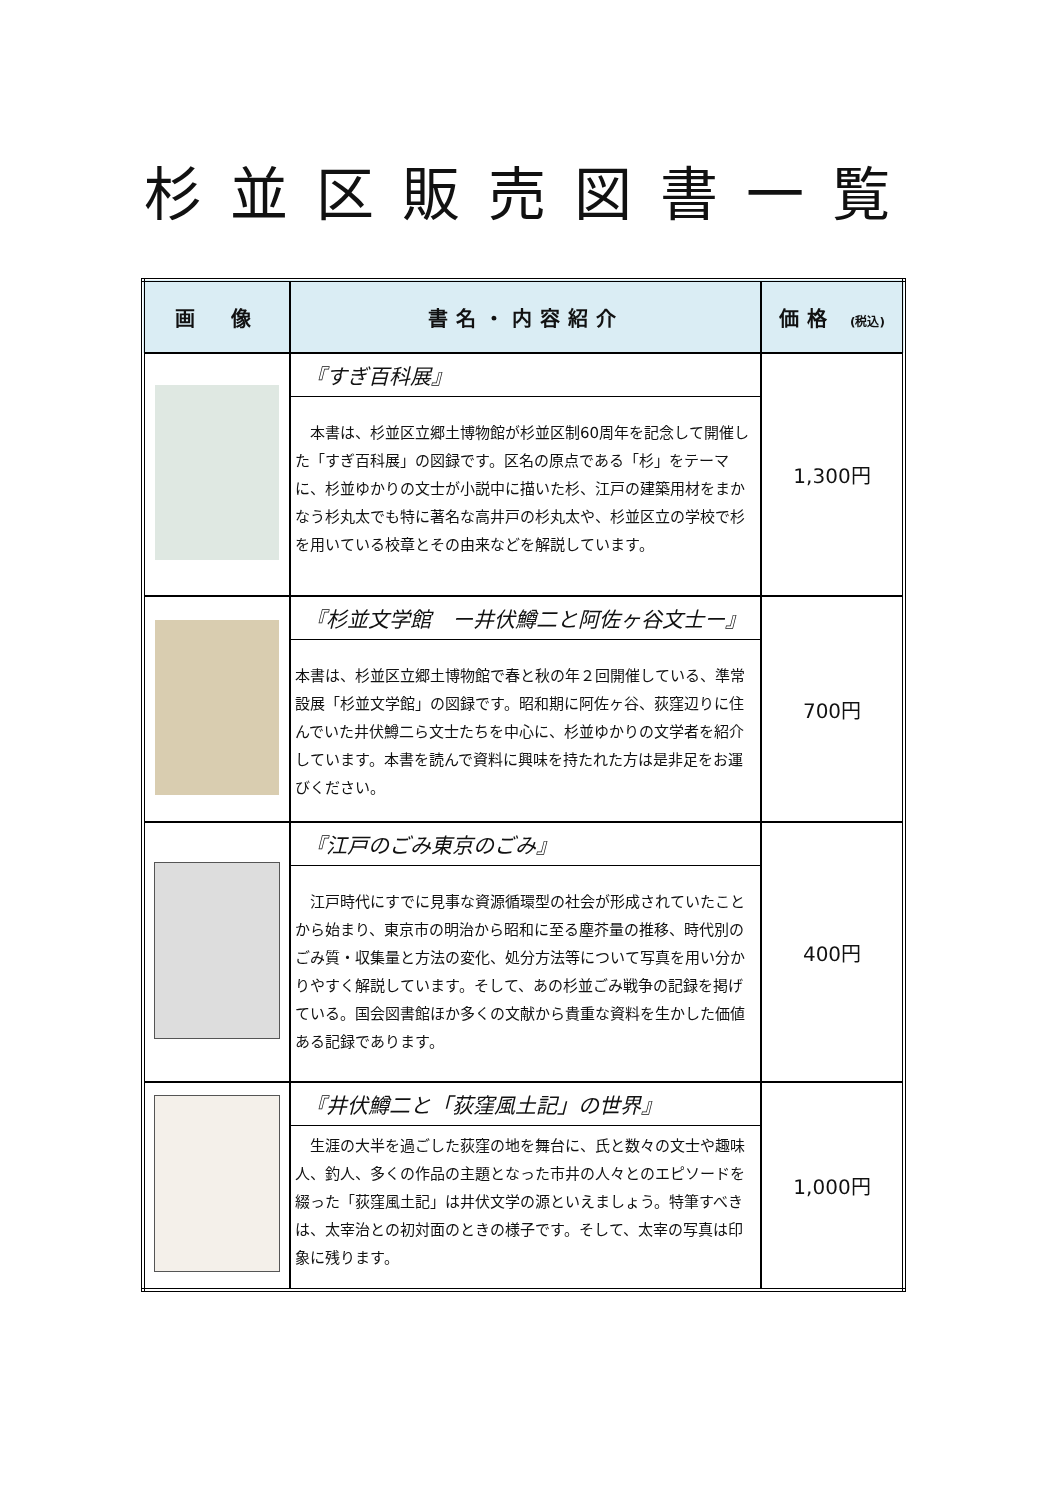杉並区販売図書一覧
| 画 像 | 書名・内容紹介 | 価格 (税込) |
| --- | --- | --- |
| | 『すぎ百科展』 本書は、杉並区立郷土博物館が杉並区制60周年を記念して開催した「すぎ百科展」の図録です。区名の原点である「杉」をテーマに、杉並ゆかりの文士が小説中に描いた杉、江戸の建築用材をまかなう杉丸太でも特に著名な高井戸の杉丸太や、杉並区立の学校で杉を用いている校章とその由来などを解説しています。 | 1,300円 |
| | 『杉並文学館 ー井伏鱒二と阿佐ヶ谷文士ー』 本書は、杉並区立郷土博物館で春と秋の年２回開催している、準常設展「杉並文学館」の図録です。昭和期に阿佐ヶ谷、荻窪辺りに住んでいた井伏鱒二ら文士たちを中心に、杉並ゆかりの文学者を紹介しています。本書を読んで資料に興味を持たれた方は是非足をお運びください。 | 700円 |
| | 『江戸のごみ東京のごみ』 江戸時代にすでに見事な資源循環型の社会が形成されていたことから始まり、東京市の明治から昭和に至る塵芥量の推移、時代別のごみ質・収集量と方法の変化、処分方法等について写真を用い分かりやすく解説しています。そして、あの杉並ごみ戦争の記録を掲げている。国会図書館ほか多くの文献から貴重な資料を生かした価値ある記録であります。 | 400円 |
| | 『井伏鱒二と「荻窪風土記」の世界』 生涯の大半を過ごした荻窪の地を舞台に、氏と数々の文士や趣味人、釣人、多くの作品の主題となった市井の人々とのエピソードを綴った「荻窪風土記」は井伏文学の源といえましょう。特筆すべきは、太宰治との初対面のときの様子です。そして、太宰の写真は印象に残ります。 | 1,000円 |